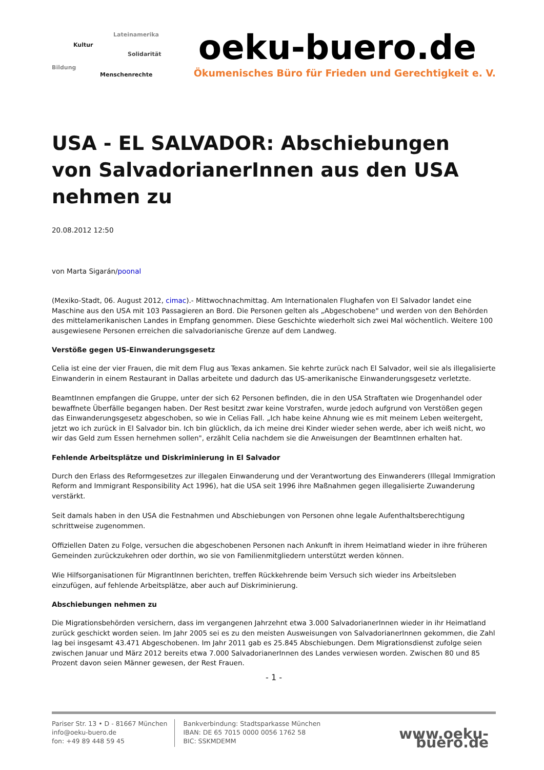Lateinamerika
Kultur
Solidarität
Bildung
Menschenrechte
oeku-buero.de
Ökumenisches Büro für Frieden und Gerechtigkeit e. V.
USA - EL SALVADOR: Abschiebungen von SalvadorianerInnen aus den USA nehmen zu
20.08.2012 12:50
von Marta Sigarán/poonal
(Mexiko-Stadt, 06. August 2012, cimac).- Mittwochnachmittag. Am Internationalen Flughafen von El Salvador landet eine Maschine aus den USA mit 103 Passagieren an Bord. Die Personen gelten als „Abgeschobene" und werden von den Behörden des mittelamerikanischen Landes in Empfang genommen. Diese Geschichte wiederholt sich zwei Mal wöchentlich. Weitere 100 ausgewiesene Personen erreichen die salvadorianische Grenze auf dem Landweg.
Verstöße gegen US-Einwanderungsgesetz
Celia ist eine der vier Frauen, die mit dem Flug aus Texas ankamen. Sie kehrte zurück nach El Salvador, weil sie als illegalisierte Einwanderin in einem Restaurant in Dallas arbeitete und dadurch das US-amerikanische Einwanderungsgesetz verletzte.
BeamtInnen empfangen die Gruppe, unter der sich 62 Personen befinden, die in den USA Straftaten wie Drogenhandel oder bewaffnete Überfälle begangen haben. Der Rest besitzt zwar keine Vorstrafen, wurde jedoch aufgrund von Verstößen gegen das Einwanderungsgesetz abgeschoben, so wie in Celias Fall. „Ich habe keine Ahnung wie es mit meinem Leben weitergeht, jetzt wo ich zurück in El Salvador bin. Ich bin glücklich, da ich meine drei Kinder wieder sehen werde, aber ich weiß nicht, wo wir das Geld zum Essen hernehmen sollen", erzählt Celia nachdem sie die Anweisungen der BeamtInnen erhalten hat.
Fehlende Arbeitsplätze und Diskriminierung in El Salvador
Durch den Erlass des Reformgesetzes zur illegalen Einwanderung und der Verantwortung des Einwanderers (Illegal Immigration Reform and Immigrant Responsibility Act 1996), hat die USA seit 1996 ihre Maßnahmen gegen illegalisierte Zuwanderung verstärkt.
Seit damals haben in den USA die Festnahmen und Abschiebungen von Personen ohne legale Aufenthaltsberechtigung schrittweise zugenommen.
Offiziellen Daten zu Folge, versuchen die abgeschobenen Personen nach Ankunft in ihrem Heimatland wieder in ihre früheren Gemeinden zurückzukehren oder dorthin, wo sie von Familienmitgliedern unterstützt werden können.
Wie Hilfsorganisationen für MigrantInnen berichten, treffen Rückkehrende beim Versuch sich wieder ins Arbeitsleben einzufügen, auf fehlende Arbeitsplätze, aber auch auf Diskriminierung.
Abschiebungen nehmen zu
Die Migrationsbehörden versichern, dass im vergangenen Jahrzehnt etwa 3.000 SalvadorianerInnen wieder in ihr Heimatland zurück geschickt worden seien. Im Jahr 2005 sei es zu den meisten Ausweisungen von SalvadorianerInnen gekommen, die Zahl lag bei insgesamt 43.471 Abgeschobenen. Im Jahr 2011 gab es 25.845 Abschiebungen. Dem Migrationsdienst zufolge seien zwischen Januar und März 2012 bereits etwa 7.000 SalvadorianerInnen des Landes verwiesen worden. Zwischen 80 und 85 Prozent davon seien Männer gewesen, der Rest Frauen.
- 1 -
Pariser Str. 13 • D - 81667 München
info@oeku-buero.de
fon: +49 89 448 59 45
Bankverbindung: Stadtsparkasse München
IBAN: DE 65 7015 0000 0056 1762 58
BIC: SSKMDEMM
www.oeku-buero.de